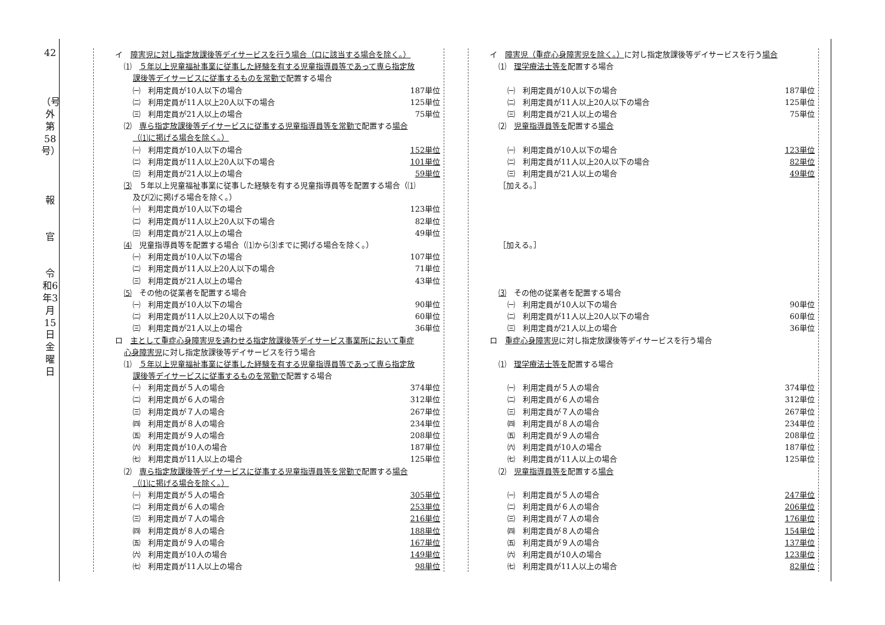42
（号外第58号）
報
官
令和6年3月15日 金曜日
| イ 障害児に対し指定放課後等デイサービスを行う場合（ロに該当する場合を除く。） | |
| ⑴ ５年以上児童福祉事業に従事した経験を有する児童指導員等であって専ら指定放 | |
| 課後等デイサービスに従事するものを常勤で 配置する場合 | |
| ㈠ 利用定員が10人以下の場合 | 187単位 |
| ㈡ 利用定員が11人以上20人以下の場合 | 125単位 |
| ㈢ 利用定員が21人以上の場合 | 75単位 |
| ⑵ 専ら指定放課後等デイサービスに従事する児童指導員等を常勤で 配置する 場合 | |
| （⑴に掲げる場合を除く。） | |
| ㈠ 利用定員が10人以下の場合 | 152単位 |
| ㈡ 利用定員が11人以上20人以下の場合 | 101単位 |
| ㈢ 利用定員が21人以上の場合 | 59単位 |
| ⑶ ５年以上児童福祉事業に従事した経験を有する児童指導員等を配置する場合（⑴ | |
| 及び⑵に掲げる場合を除く。） | |
| ㈠ 利用定員が10人以下の場合 | 123単位 |
| ㈡ 利用定員が11人以上20人以下の場合 | 82単位 |
| ㈢ 利用定員が21人以上の場合 | 49単位 |
| ⑷ 児童指導員等を配置する場合（⑴から⑶までに掲げる場合を除く。） | |
| ㈠ 利用定員が10人以下の場合 | 107単位 |
| ㈡ 利用定員が11人以上20人以下の場合 | 71単位 |
| ㈢ 利用定員が21人以上の場合 | 43単位 |
| ⑸ その他の従業者を配置する場合 | |
| ㈠ 利用定員が10人以下の場合 | 90単位 |
| ㈡ 利用定員が11人以上20人以下の場合 | 60単位 |
| ㈢ 利用定員が21人以上の場合 | 36単位 |
| ロ 主として重症心身障害児を通わせる指定放課後等デイサービス事業所において重症 | |
| 心身障害児 に対し指定放課後等デイサービスを行う場合 | |
| ⑴ ５年以上児童福祉事業に従事した経験を有する児童指導員等であって専ら指定放 | |
| 課後等デイサービスに従事するものを常勤で 配置する場合 | |
| ㈠ 利用定員が５人の場合 | 374単位 |
| ㈡ 利用定員が６人の場合 | 312単位 |
| ㈢ 利用定員が７人の場合 | 267単位 |
| ㈣ 利用定員が８人の場合 | 234単位 |
| ㈤ 利用定員が９人の場合 | 208単位 |
| ㈥ 利用定員が10人の場合 | 187単位 |
| ㈦ 利用定員が11人以上の場合 | 125単位 |
| ⑵ 専ら指定放課後等デイサービスに従事する児童指導員等を常勤で 配置する 場合 | |
| （⑴に掲げる場合を除く。） | |
| ㈠ 利用定員が５人の場合 | 305単位 |
| ㈡ 利用定員が６人の場合 | 253単位 |
| ㈢ 利用定員が７人の場合 | 216単位 |
| ㈣ 利用定員が８人の場合 | 188単位 |
| ㈤ 利用定員が９人の場合 | 167単位 |
| ㈥ 利用定員が10人の場合 | 149単位 |
| ㈦ 利用定員が11人以上の場合 | 98単位 |
| イ 障害児（重症心身障害児を除く。） に対し指定放課後等デイサービスを行う 場合 | |
| ⑴ 理学療法士等を 配置する場合 | |
| ㈠ 利用定員が10人以下の場合 | 187単位 |
| ㈡ 利用定員が11人以上20人以下の場合 | 125単位 |
| ㈢ 利用定員が21人以上の場合 | 75単位 |
| ⑵ 児童指導員等を 配置する 場合 | |
| ㈠ 利用定員が10人以下の場合 | 123単位 |
| ㈡ 利用定員が11人以上20人以下の場合 | 82単位 |
| ㈢ 利用定員が21人以上の場合 | 49単位 |
| ［加える。］ | |
| ［加える。］ | |
| ⑶ その他の従業者を配置する場合 | |
| ㈠ 利用定員が10人以下の場合 | 90単位 |
| ㈡ 利用定員が11人以上20人以下の場合 | 60単位 |
| ㈢ 利用定員が21人以上の場合 | 36単位 |
| ロ 重症心身障害児 に対し指定放課後等デイサービスを行う場合 | |
| ⑴ 理学療法士等を 配置する場合 | |
| ㈠ 利用定員が５人の場合 | 374単位 |
| ㈡ 利用定員が６人の場合 | 312単位 |
| ㈢ 利用定員が７人の場合 | 267単位 |
| ㈣ 利用定員が８人の場合 | 234単位 |
| ㈤ 利用定員が９人の場合 | 208単位 |
| ㈥ 利用定員が10人の場合 | 187単位 |
| ㈦ 利用定員が11人以上の場合 | 125単位 |
| ⑵ 児童指導員等を 配置する 場合 | |
| ㈠ 利用定員が５人の場合 | 247単位 |
| ㈡ 利用定員が６人の場合 | 206単位 |
| ㈢ 利用定員が７人の場合 | 176単位 |
| ㈣ 利用定員が８人の場合 | 154単位 |
| ㈤ 利用定員が９人の場合 | 137単位 |
| ㈥ 利用定員が10人の場合 | 123単位 |
| ㈦ 利用定員が11人以上の場合 | 82単位 |